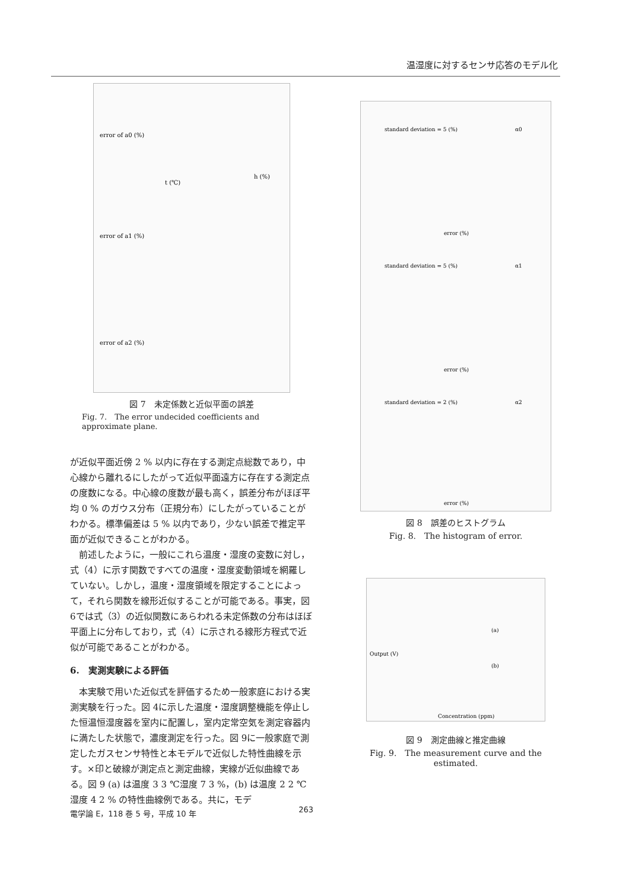温湿度に対するセンサ応答のモデル化
error of a0 (%)
error of a1 (%)
error of a2 (%)
t (℃)
h (%)
図 7　未定係数と近似平面の誤差
Fig. 7.　The error undecided coefficients and approximate plane.
が近似平面近傍 2 % 以内に存在する測定点総数であり，中心線から離れるにしたがって近似平面遠方に存在する測定点の度数になる。中心線の度数が最も高く，誤差分布がほぼ平均 0 % のガウス分布（正規分布）にしたがっていることがわかる。標準偏差は 5 % 以内であり，少ない誤差で推定平面が近似できることがわかる。
前述したように，一般にこれら温度・湿度の変数に対し，式（4）に示す関数ですべての温度・湿度変動領域を網羅していない。しかし，温度・湿度領域を限定することによって，それら関数を線形近似することが可能である。事実，図 6では式（3）の近似関数にあらわれる未定係数の分布はほぼ平面上に分布しており，式（4）に示される線形方程式で近似が可能であることがわかる。
6.　実測実験による評価
本実験で用いた近似式を評価するため一般家庭における実測実験を行った。図 4に示した温度・湿度調整機能を停止した恒温恒湿度器を室内に配置し，室内定常空気を測定容器内に満たした状態で，濃度測定を行った。図 9に一般家庭で測定したガスセンサ特性と本モデルで近似した特性曲線を示す。×印と破線が測定点と測定曲線，実線が近似曲線である。図 9 (a) は温度 3 3 ℃湿度 7 3 %，(b) は温度 2 2 ℃湿度 4 2 % の特性曲線例である。共に，モデ
standard deviation = 5 (%)
α0
error (%)
standard deviation = 5 (%)
α1
error (%)
standard deviation = 2 (%)
α2
error (%)
図 8　誤差のヒストグラム
Fig. 8.　The histogram of error.
(a)
(b)
Output (V)
Concentration (ppm)
図 9　測定曲線と推定曲線
Fig. 9.　The measurement curve and the estimated.
電学論 E，118 巻 5 号，平成 10 年 263